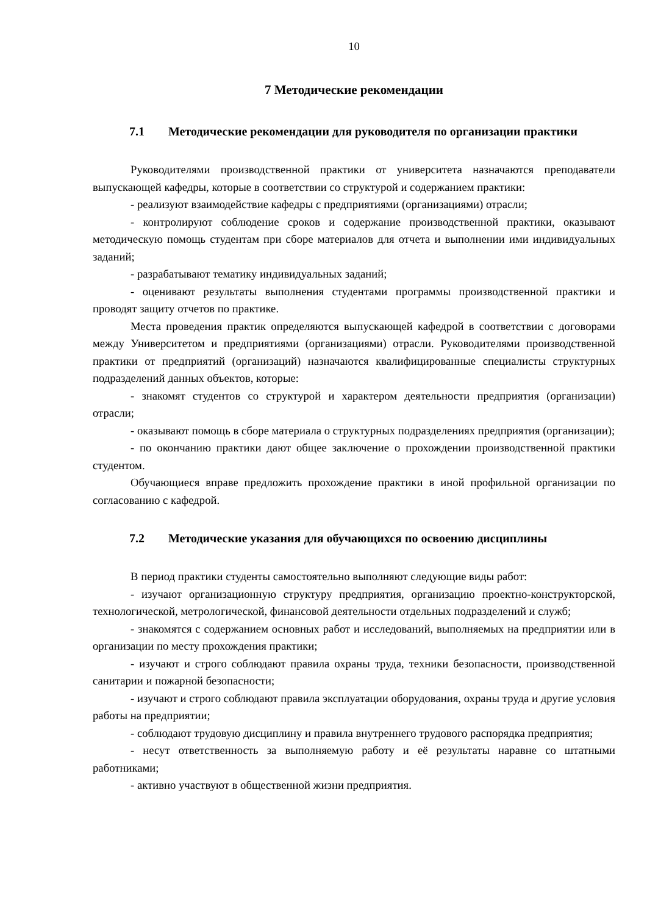10
7 Методические рекомендации
7.1 Методические рекомендации для руководителя по организации практики
Руководителями производственной практики от университета назначаются преподаватели выпускающей кафедры, которые в соответствии со структурой и содержанием практики:
- реализуют взаимодействие кафедры с предприятиями (организациями) отрасли;
- контролируют соблюдение сроков и содержание производственной практики, оказывают методическую помощь студентам при сборе материалов для отчета и выполнении ими индивидуальных заданий;
- разрабатывают тематику индивидуальных заданий;
- оценивают результаты выполнения студентами программы производственной практики и проводят защиту отчетов по практике.
Места проведения практик определяются выпускающей кафедрой в соответствии с договорами между Университетом и предприятиями (организациями) отрасли. Руководителями производственной практики от предприятий (организаций) назначаются квалифицированные специалисты структурных подразделений данных объектов, которые:
- знакомят студентов со структурой и характером деятельности предприятия (организации) отрасли;
- оказывают помощь в сборе материала о структурных подразделениях предприятия (организации);
- по окончанию практики дают общее заключение о прохождении производственной практики студентом.
Обучающиеся вправе предложить прохождение практики в иной профильной организации по согласованию с кафедрой.
7.2 Методические указания для обучающихся по освоению дисциплины
В период практики студенты самостоятельно выполняют следующие виды работ:
- изучают организационную структуру предприятия, организацию проектно-конструкторской, технологической, метрологической, финансовой деятельности отдельных подразделений и служб;
- знакомятся с содержанием основных работ и исследований, выполняемых на предприятии или в организации по месту прохождения практики;
- изучают и строго соблюдают правила охраны труда, техники безопасности, производственной санитарии и пожарной безопасности;
- изучают и строго соблюдают правила эксплуатации оборудования, охраны труда и другие условия работы на предприятии;
- соблюдают трудовую дисциплину и правила внутреннего трудового распорядка предприятия;
- несут ответственность за выполняемую работу и её результаты наравне со штатными работниками;
- активно участвуют в общественной жизни предприятия.